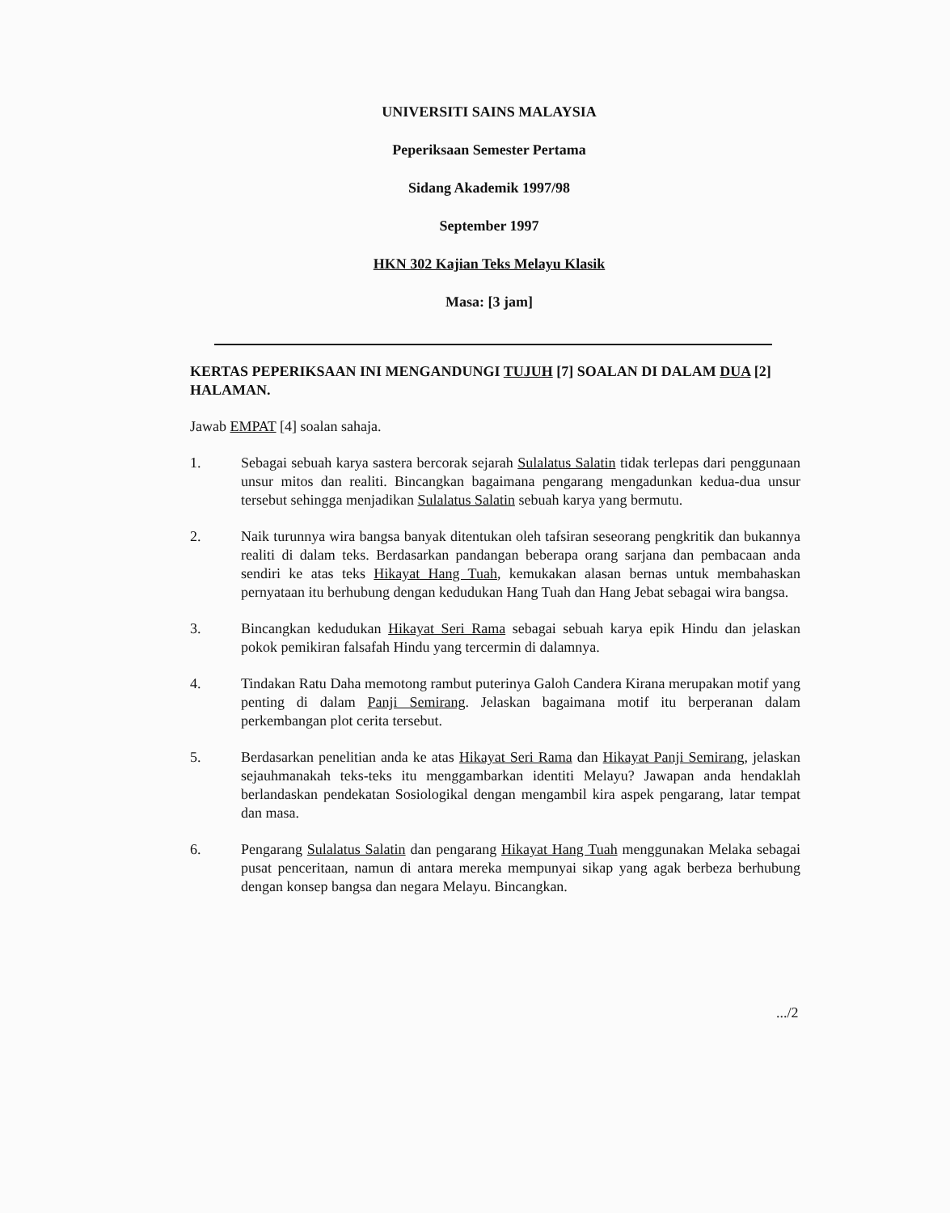UNIVERSITI SAINS MALAYSIA
Peperiksaan Semester Pertama
Sidang Akademik 1997/98
September 1997
HKN 302 Kajian Teks Melayu Klasik
Masa: [3 jam]
KERTAS PEPERIKSAAN INI MENGANDUNGI TUJUH [7] SOALAN DI DALAM DUA [2] HALAMAN.
Jawab EMPAT [4] soalan sahaja.
1. Sebagai sebuah karya sastera bercorak sejarah Sulalatus Salatin tidak terlepas dari penggunaan unsur mitos dan realiti. Bincangkan bagaimana pengarang mengadunkan kedua-dua unsur tersebut sehingga menjadikan Sulalatus Salatin sebuah karya yang bermutu.
2. Naik turunnya wira bangsa banyak ditentukan oleh tafsiran seseorang pengkritik dan bukannya realiti di dalam teks. Berdasarkan pandangan beberapa orang sarjana dan pembacaan anda sendiri ke atas teks Hikayat Hang Tuah, kemukakan alasan bernas untuk membahaskan pernyataan itu berhubung dengan kedudukan Hang Tuah dan Hang Jebat sebagai wira bangsa.
3. Bincangkan kedudukan Hikayat Seri Rama sebagai sebuah karya epik Hindu dan jelaskan pokok pemikiran falsafah Hindu yang tercermin di dalamnya.
4. Tindakan Ratu Daha memotong rambut puterinya Galoh Candera Kirana merupakan motif yang penting di dalam Panji Semirang. Jelaskan bagaimana motif itu berperanan dalam perkembangan plot cerita tersebut.
5. Berdasarkan penelitian anda ke atas Hikayat Seri Rama dan Hikayat Panji Semirang, jelaskan sejauhmanakah teks-teks itu menggambarkan identiti Melayu? Jawapan anda hendaklah berlandaskan pendekatan Sosiologikal dengan mengambil kira aspek pengarang, latar tempat dan masa.
6. Pengarang Sulalatus Salatin dan pengarang Hikayat Hang Tuah menggunakan Melaka sebagai pusat penceritaan, namun di antara mereka mempunyai sikap yang agak berbeza berhubung dengan konsep bangsa dan negara Melayu. Bincangkan.
.../2